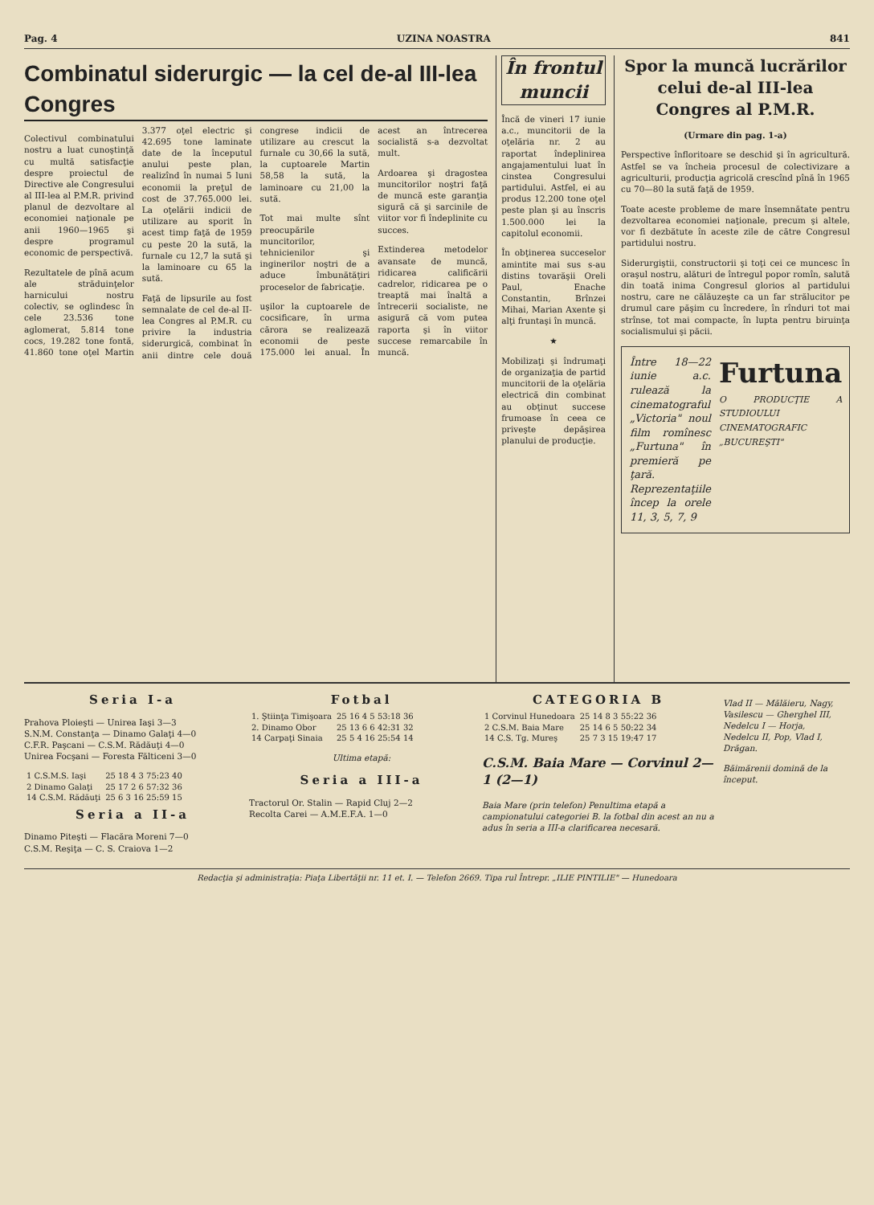Pag. 4 UZINA NOASTRA 841
Combinatul siderurgic — la cel de-al III-lea Congres
Colectivul combinatului nostru a luat cunoştinţă cu multă satisfacţie despre proiectul de Directive ale Congresului al III-lea al P.M.R. privind planul de dezvoltare al economiei naţionale pe anii 1960—1965 şi despre programul economic de perspectivă.
Rezultatele de pînă acum ale străduinţelor harnicului nostru colectiv, se oglindesc în cele 23.536 tone aglomerat, 5.814 tone cocs, 19.282 tone fontă, 41.860 tone oţel Martin 3.377 oţel electric şi 42.695 tone laminate date de la începutul anului peste plan, realizînd în numai 5 luni economii la preţul de cost de 37.765.000 lei. La oţelării indicii de utilizare au sporit în acest timp faţă de 1959 cu peste 20 la sută, la furnale cu 12,7 la sută şi la laminoare cu 65 la sută.
Faţă de lipsurile au fost semnalate de cel de-al II-lea Congres al P.M.R. cu privire la industria siderurgică, combinat în anii dintre cele două congrese indicii de utilizare au crescut la furnale cu 30,66 la sută, la cuptoarele Martin 58,58 la sută, la laminoare cu 21,00 la sută.
Tot mai multe sînt preocupările muncitorilor, tehnicienilor şi inginerilor noştri de a aduce îmbunătăţiri proceselor de fabricaţie.
uşilor la cuptoarele de cocsificare, în urma cărora se realizează economii de peste 175.000 lei anual. În acest an întrecerea socialistă s-a dezvoltat mult.
Ardoarea şi dragostea muncitorilor noştri faţă de muncă este garanţia sigură că şi sarcinile de viitor vor fi îndeplinite cu succes.
Extinderea metodelor avansate de muncă, ridicarea calificării cadrelor, ridicarea pe o treaptă mai înaltă a întrecerii socialiste, ne asigură că vom putea raporta şi în viitor succese remarcabile în muncă.
În frontul muncii
Încă de vineri 17 iunie a.c., muncitorii de la oţelăria nr. 2 au raportat îndeplinirea angajamentului luat în cinstea Congresului partidului. Astfel, ei au produs 12.200 tone oţel peste plan şi au înscris 1.500.000 lei la capitolul economii.
În obţinerea succeselor amintite mai sus s-au distins tovarăşii Oreli Paul, Enache Constantin, Brînzei Mihai, Marian Axente şi alţi fruntaşi în muncă.
★
Mobilizaţi şi îndrumaţi de organizaţia de partid muncitorii de la oţelăria electrică din combinat au obţinut succese frumoase în ceea ce priveşte depăşirea planului de producţie.
Spor la muncă lucrărilor celui de-al III-lea Congres al P.M.R.
(Urmare din pag. 1-a)
Perspective înfloritoare se deschid şi în agricultură. Astfel se va încheia procesul de colectivizare a agriculturii, producţia agricolă crescînd pînă în 1965 cu 70—80 la sută faţă de 1959.
Toate aceste probleme de mare însemnătate pentru dezvoltarea economiei naţionale, precum şi altele, vor fi dezbătute în aceste zile de către Congresul partidului nostru.
Siderurgiştii, constructorii şi toţi cei ce muncesc în oraşul nostru, alături de întregul popor romîn, salută din toată inima Congresul glorios al partidului nostru, care ne călăuzeşte ca un far strălucitor pe drumul care păşim cu încredere, în rînduri tot mai strînse, tot mai compacte, în lupta pentru biruinţa socialismului şi păcii.
Între 18—22 iunie a.c. rulează la cinematograful „Victoria" noul film romînesc „Furtuna" în premieră pe ţară. Reprezentaţiile încep la orele 11, 3, 5, 7, 9
Furtuna
O PRODUCŢIE A STUDIOULUI CINEMATOGRAFIC „BUCUREŞTI"
Seria I-a
Prahova Ploieşti — Unirea Iaşi 3—3
S.N.M. Constanţa — Dinamo Galaţi 4—0
C.F.R. Paşcani — C.S.M. Rădăuţi 4—0
Unirea Focşani — Foresta Fălticeni 3—0
| 1 C.S.M.S. Iaşi | 25 18 4 3 75:23 40 |
| 2 Dinamo Galaţi | 25 17 2 6 57:32 36 |
| 14 C.S.M. Rădăuţi | 25 6 3 16 25:59 15 |
Seria a II-a
Dinamo Piteşti — Flacăra Moreni 7—0
C.S.M. Reşiţa — C. S. Craiova 1—2
Fotbal
| 1. Ştiinţa Timişoara | 25 16 4 5 53:18 36 |
| 2. Dinamo Obor | 25 13 6 6 42:31 32 |
| 14 Carpaţi Sinaia | 25 5 4 16 25:54 14 |
Ultima etapă:
Seria a III-a
Tractorul Or. Stalin — Rapid Cluj 2—2
Recolta Carei — A.M.E.F.A. 1—0
CATEGORIA B
| 1 Corvinul Hunedoara | 25 14 8 3 55:22 36 |
| 2 C.S.M. Baia Mare | 25 14 6 5 50:22 34 |
| 14 C.S. Tg. Mureş | 25 7 3 15 19:47 17 |
C.S.M. Baia Mare — Corvinul 2—1 (2—1)
Baia Mare (prin telefon) Penultima etapă a campionatului categoriei B. la fotbal din acest an nu a adus în seria a III-a clarificarea necesară.
Vlad II — Mălăieru, Nagy, Vasilescu — Gherghel III, Nedelcu I — Horja, Nedelcu II, Pop, Vlad I, Drăgan.
Băimărenii domină de la început.
Redacţia şi administraţia: Piaţa Libertăţii nr. 11 et. I. — Telefon 2669. Tipa rul Întrepr. „ILIE PINTILIE" — Hunedoara